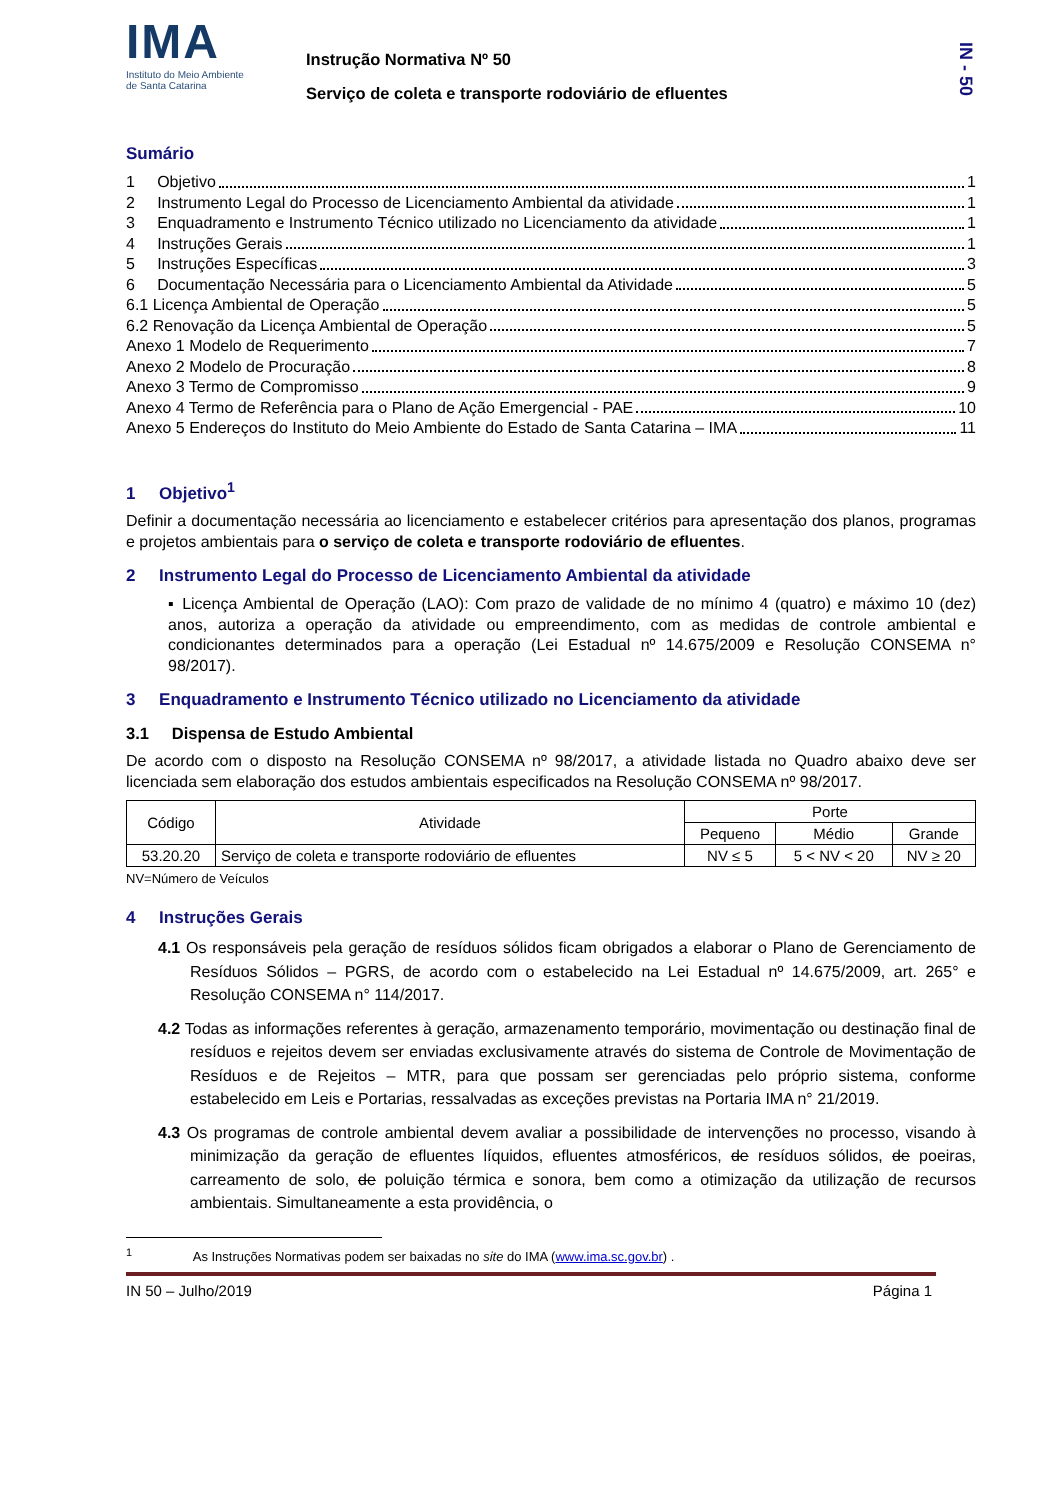IMA
Instituto do Meio Ambiente
de Santa Catarina
Instrução Normativa Nº 50
Serviço de coleta e transporte rodoviário de efluentes
IN - 50
Sumário
1 Objetivo 1
2 Instrumento Legal do Processo de Licenciamento Ambiental da atividade 1
3 Enquadramento e Instrumento Técnico utilizado no Licenciamento da atividade 1
4 Instruções Gerais 1
5 Instruções Específicas 3
6 Documentação Necessária para o Licenciamento Ambiental da Atividade 5
6.1 Licença Ambiental de Operação 5
6.2 Renovação da Licença Ambiental de Operação 5
Anexo 1 Modelo de Requerimento 7
Anexo 2 Modelo de Procuração 8
Anexo 3 Termo de Compromisso 9
Anexo 4 Termo de Referência para o Plano de Ação Emergencial - PAE 10
Anexo 5 Endereços do Instituto do Meio Ambiente do Estado de Santa Catarina – IMA 11
1 Objetivo<sup>1</sup>
Definir a documentação necessária ao licenciamento e estabelecer critérios para apresentação dos planos, programas e projetos ambientais para o serviço de coleta e transporte rodoviário de efluentes.
2 Instrumento Legal do Processo de Licenciamento Ambiental da atividade
▪ Licença Ambiental de Operação (LAO): Com prazo de validade de no mínimo 4 (quatro) e máximo 10 (dez) anos, autoriza a operação da atividade ou empreendimento, com as medidas de controle ambiental e condicionantes determinados para a operação (Lei Estadual nº 14.675/2009 e Resolução CONSEMA n° 98/2017).
3 Enquadramento e Instrumento Técnico utilizado no Licenciamento da atividade
3.1 Dispensa de Estudo Ambiental
De acordo com o disposto na Resolução CONSEMA nº 98/2017, a atividade listada no Quadro abaixo deve ser licenciada sem elaboração dos estudos ambientais especificados na Resolução CONSEMA nº 98/2017.
| Código | Atividade | Porte | | |
| --- | --- | --- | --- | --- |
| | | Pequeno | Médio | Grande |
| 53.20.20 | Serviço de coleta e transporte rodoviário de efluentes | NV ≤ 5 | 5 < NV < 20 | NV ≥ 20 |
NV=Número de Veículos
4 Instruções Gerais
4.1 Os responsáveis pela geração de resíduos sólidos ficam obrigados a elaborar o Plano de Gerenciamento de Resíduos Sólidos – PGRS, de acordo com o estabelecido na Lei Estadual nº 14.675/2009, art. 265° e Resolução CONSEMA n° 114/2017.
4.2 Todas as informações referentes à geração, armazenamento temporário, movimentação ou destinação final de resíduos e rejeitos devem ser enviadas exclusivamente através do sistema de Controle de Movimentação de Resíduos e de Rejeitos – MTR, para que possam ser gerenciadas pelo próprio sistema, conforme estabelecido em Leis e Portarias, ressalvadas as exceções previstas na Portaria IMA n° 21/2019.
4.3 Os programas de controle ambiental devem avaliar a possibilidade de intervenções no processo, visando à minimização da geração de efluentes líquidos, efluentes atmosféricos, de resíduos sólidos, de poeiras, carreamento de solo, de poluição térmica e sonora, bem como a otimização da utilização de recursos ambientais. Simultaneamente a esta providência, o
<sup>1</sup> As Instruções Normativas podem ser baixadas no site do IMA (www.ima.sc.gov.br) .
IN 50 – Julho/2019 Página 1